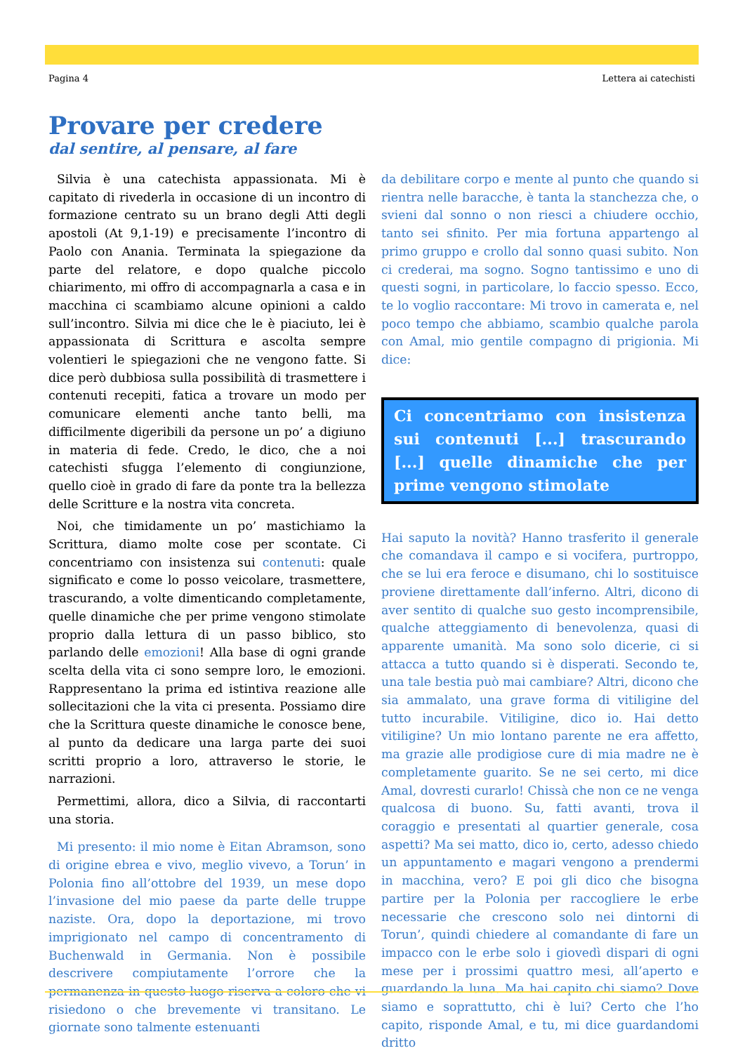Pagina 4 Lettera ai catechisti
Provare per credere
dal sentire, al pensare, al fare
Silvia è una catechista appassionata. Mi è capitato di rivederla in occasione di un incontro di formazione centrato su un brano degli Atti degli apostoli (At 9,1-19) e precisamente l’incontro di Paolo con Anania. Terminata la spiegazione da parte del relatore, e dopo qualche piccolo chiarimento, mi offro di accompagnarla a casa e in macchina ci scambiamo alcune opinioni a caldo sull’incontro. Silvia mi dice che le è piaciuto, lei è appassionata di Scrittura e ascolta sempre volentieri le spiegazioni che ne vengono fatte. Si dice però dubbiosa sulla possibilità di trasmettere i contenuti recepiti, fatica a trovare un modo per comunicare elementi anche tanto belli, ma difficilmente digeribili da persone un po’ a digiuno in materia di fede. Credo, le dico, che a noi catechisti sfugga l’elemento di congiunzione, quello cioè in grado di fare da ponte tra la bellezza delle Scritture e la nostra vita concreta.
Noi, che timidamente un po’ mastichiamo la Scrittura, diamo molte cose per scontate. Ci concentriamo con insistenza sui contenuti: quale significato e come lo posso veicolare, trasmettere, trascurando, a volte dimenticando completamente, quelle dinamiche che per prime vengono stimolate proprio dalla lettura di un passo biblico, sto parlando delle emozioni! Alla base di ogni grande scelta della vita ci sono sempre loro, le emozioni. Rappresentano la prima ed istintiva reazione alle sollecitazioni che la vita ci presenta. Possiamo dire che la Scrittura queste dinamiche le conosce bene, al punto da dedicare una larga parte dei suoi scritti proprio a loro, attraverso le storie, le narrazioni.
Permettimi, allora, dico a Silvia, di raccontarti una storia.
Mi presento: il mio nome è Eitan Abramson, sono di origine ebrea e vivo, meglio vivevo, a Torun’ in Polonia fino all’ottobre del 1939, un mese dopo l’invasione del mio paese da parte delle truppe naziste. Ora, dopo la deportazione, mi trovo imprigionato nel campo di concentramento di Buchenwald in Germania. Non è possibile descrivere compiutamente l’orrore che la permanenza in questo luogo riserva a coloro che vi risiedono o che brevemente vi transitano. Le giornate sono talmente estenuanti
da debilitare corpo e mente al punto che quando si rientra nelle baracche, è tanta la stanchezza che, o svieni dal sonno o non riesci a chiudere occhio, tanto sei sfinito. Per mia fortuna appartengo al primo gruppo e crollo dal sonno quasi subito. Non ci crederai, ma sogno. Sogno tantissimo e uno di questi sogni, in particolare, lo faccio spesso. Ecco, te lo voglio raccontare: Mi trovo in camerata e, nel poco tempo che abbiamo, scambio qualche parola con Amal, mio gentile compagno di prigionia. Mi dice:
Ci concentriamo con insistenza sui contenuti [...] trascurando [...] quelle dinamiche che per prime vengono stimolate
Hai saputo la novità? Hanno trasferito il generale che comandava il campo e si vocifera, purtroppo, che se lui era feroce e disumano, chi lo sostituisce proviene direttamente dall’inferno. Altri, dicono di aver sentito di qualche suo gesto incomprensibile, qualche atteggiamento di benevolenza, quasi di apparente umanità. Ma sono solo dicerie, ci si attacca a tutto quando si è disperati. Secondo te, una tale bestia può mai cambiare? Altri, dicono che sia ammalato, una grave forma di vitiligine del tutto incurabile. Vitiligine, dico io. Hai detto vitiligine? Un mio lontano parente ne era affetto, ma grazie alle prodigiose cure di mia madre ne è completamente guarito. Se ne sei certo, mi dice Amal, dovresti curarlo! Chissà che non ce ne venga qualcosa di buono. Su, fatti avanti, trova il coraggio e presentati al quartier generale, cosa aspetti? Ma sei matto, dico io, certo, adesso chiedo un appuntamento e magari vengono a prendermi in macchina, vero? E poi gli dico che bisogna partire per la Polonia per raccogliere le erbe necessarie che crescono solo nei dintorni di Torun’, quindi chiedere al comandante di fare un impacco con le erbe solo i giovedì dispari di ogni mese per i prossimi quattro mesi, all’aperto e guardando la luna. Ma hai capito chi siamo? Dove siamo e soprattutto, chi è lui? Certo che l’ho capito, risponde Amal, e tu, mi dice guardandomi dritto